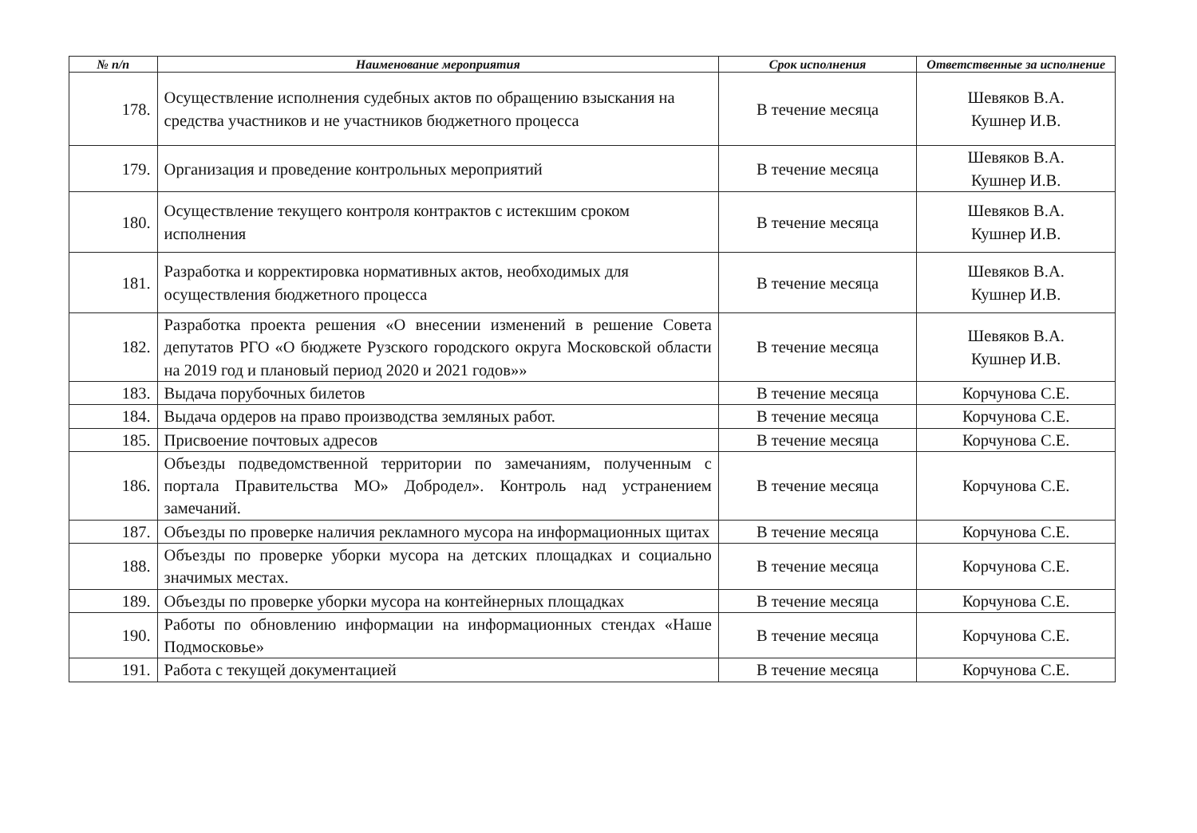| № п/п | Наименование мероприятия | Срок исполнения | Ответственные за исполнение |
| --- | --- | --- | --- |
| 178. | Осуществление исполнения судебных актов по обращению взыскания на средства участников и не участников бюджетного процесса | В течение месяца | Шевяков В.А. Кушнер И.В. |
| 179. | Организация и проведение контрольных мероприятий | В течение месяца | Шевяков В.А. Кушнер И.В. |
| 180. | Осуществление текущего контроля контрактов с истекшим сроком исполнения | В течение месяца | Шевяков В.А. Кушнер И.В. |
| 181. | Разработка и корректировка нормативных актов, необходимых для осуществления бюджетного процесса | В течение месяца | Шевяков В.А. Кушнер И.В. |
| 182. | Разработка проекта решения «О внесении изменений в решение Совета депутатов РГО «О бюджете Рузского городского округа Московской области на 2019 год и плановый период 2020 и 2021 годов»» | В течение месяца | Шевяков В.А. Кушнер И.В. |
| 183. | Выдача порубочных билетов | В течение месяца | Корчунова С.Е. |
| 184. | Выдача ордеров на право производства земляных работ. | В течение месяца | Корчунова С.Е. |
| 185. | Присвоение почтовых адресов | В течение месяца | Корчунова С.Е. |
| 186. | Объезды подведомственной территории по замечаниям, полученным с портала Правительства МО» Добродел». Контроль над устранением замечаний. | В течение месяца | Корчунова С.Е. |
| 187. | Объезды по проверке наличия рекламного мусора на информационных щитах | В течение месяца | Корчунова С.Е. |
| 188. | Объезды по проверке уборки мусора на детских площадках и социально значимых местах. | В течение месяца | Корчунова С.Е. |
| 189. | Объезды по проверке уборки мусора на контейнерных площадках | В течение месяца | Корчунова С.Е. |
| 190. | Работы по обновлению информации на информационных стендах «Наше Подмосковье» | В течение месяца | Корчунова С.Е. |
| 191. | Работа с текущей документацией | В течение месяца | Корчунова С.Е. |